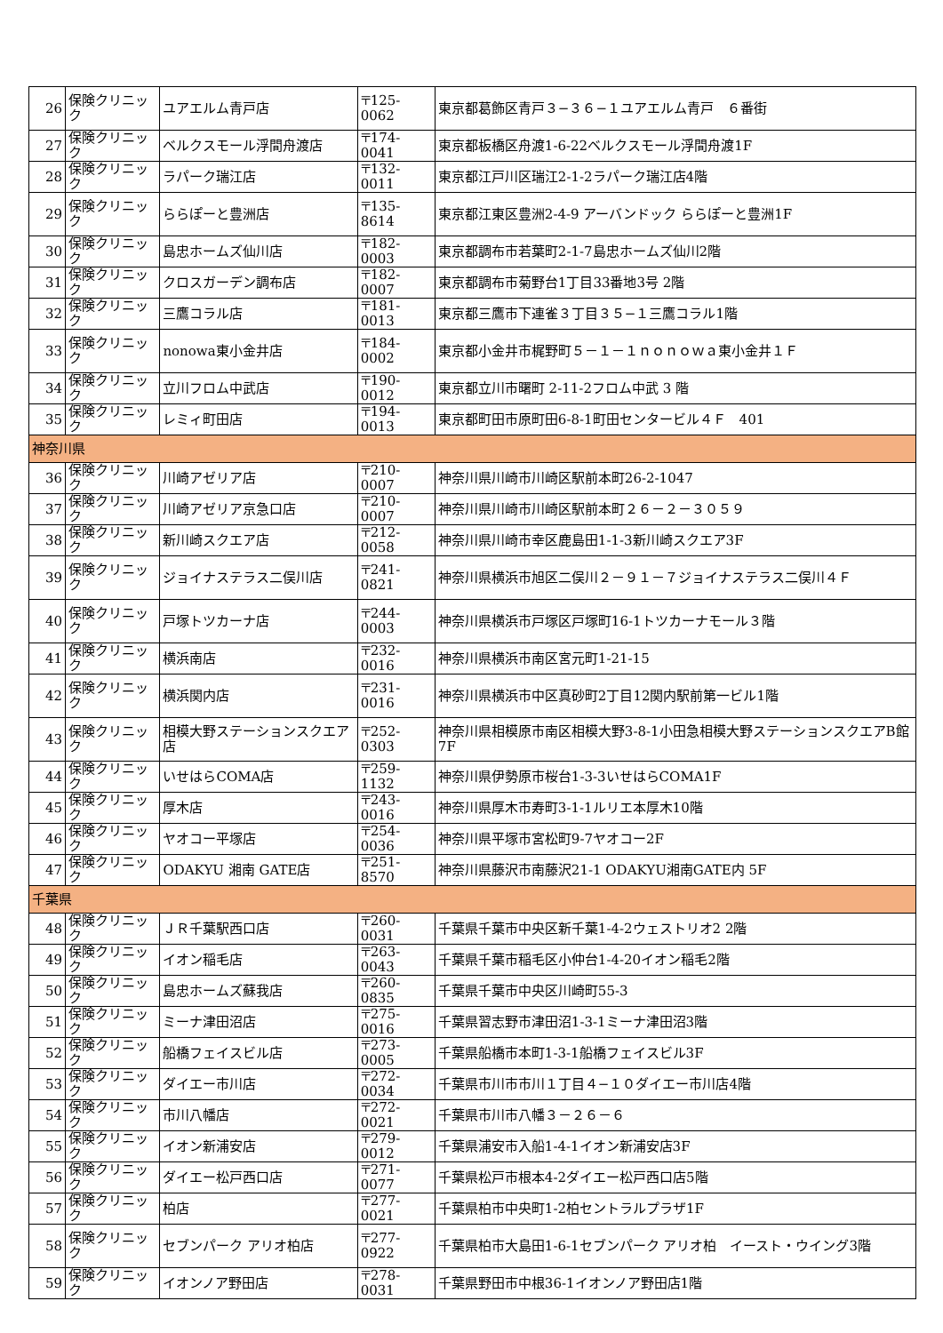| 26 | 保険クリニック | ユアエルム青戸店 | 〒125-0062 | 東京都葛飾区青戸３−３６−１ユアエルム青戸 ６番街 |
| 27 | 保険クリニック | ベルクスモール浮間舟渡店 | 〒174-0041 | 東京都板橋区舟渡1-6-22ベルクスモール浮間舟渡1F |
| 28 | 保険クリニック | ラパーク瑞江店 | 〒132-0011 | 東京都江戸川区瑞江2-1-2ラパーク瑞江店4階 |
| 29 | 保険クリニック | ららぽーと豊洲店 | 〒135-8614 | 東京都江東区豊洲2-4-9 アーバンドック ららぽーと豊洲1F |
| 30 | 保険クリニック | 島忠ホームズ仙川店 | 〒182-0003 | 東京都調布市若葉町2-1-7島忠ホームズ仙川2階 |
| 31 | 保険クリニック | クロスガーデン調布店 | 〒182-0007 | 東京都調布市菊野台1丁目33番地3号 2階 |
| 32 | 保険クリニック | 三鷹コラル店 | 〒181-0013 | 東京都三鷹市下連雀３丁目３５−１三鷹コラル1階 |
| 33 | 保険クリニック | nonowa東小金井店 | 〒184-0002 | 東京都小金井市梶野町５－１－１ｎｏｎｏｗａ東小金井１Ｆ |
| 34 | 保険クリニック | 立川フロム中武店 | 〒190-0012 | 東京都立川市曙町 2-11-2フロム中武 3 階 |
| 35 | 保険クリニック | レミィ町田店 | 〒194-0013 | 東京都町田市原町田6-8-1町田センタービル４Ｆ 401 |
| 神奈川県 | | | | |
| 36 | 保険クリニック | 川崎アゼリア店 | 〒210-0007 | 神奈川県川崎市川崎区駅前本町26-2-1047 |
| 37 | 保険クリニック | 川崎アゼリア京急口店 | 〒210-0007 | 神奈川県川崎市川崎区駅前本町２６－２－３０５９ |
| 38 | 保険クリニック | 新川崎スクエア店 | 〒212-0058 | 神奈川県川崎市幸区鹿島田1-1-3新川崎スクエア3F |
| 39 | 保険クリニック | ジョイナステラス二俣川店 | 〒241-0821 | 神奈川県横浜市旭区二俣川２－９１－７ジョイナステラス二俣川４Ｆ |
| 40 | 保険クリニック | 戸塚トツカーナ店 | 〒244-0003 | 神奈川県横浜市戸塚区戸塚町16-1トツカーナモール３階 |
| 41 | 保険クリニック | 横浜南店 | 〒232-0016 | 神奈川県横浜市南区宮元町1-21-15 |
| 42 | 保険クリニック | 横浜関内店 | 〒231-0016 | 神奈川県横浜市中区真砂町2丁目12関内駅前第一ビル1階 |
| 43 | 保険クリニック | 相模大野ステーションスクエア店 | 〒252-0303 | 神奈川県相模原市南区相模大野3-8-1小田急相模大野ステーションスクエアB館 7F |
| 44 | 保険クリニック | いせはらCOMA店 | 〒259-1132 | 神奈川県伊勢原市桜台1-3-3いせはらCOMA1F |
| 45 | 保険クリニック | 厚木店 | 〒243-0016 | 神奈川県厚木市寿町3-1-1ルリエ本厚木10階 |
| 46 | 保険クリニック | ヤオコー平塚店 | 〒254-0036 | 神奈川県平塚市宮松町9-7ヤオコー2F |
| 47 | 保険クリニック | ODAKYU 湘南 GATE店 | 〒251-8570 | 神奈川県藤沢市南藤沢21-1 ODAKYU湘南GATE内 5F |
| 千葉県 | | | | |
| 48 | 保険クリニック | ＪＲ千葉駅西口店 | 〒260-0031 | 千葉県千葉市中央区新千葉1-4-2ウェストリオ2 2階 |
| 49 | 保険クリニック | イオン稲毛店 | 〒263-0043 | 千葉県千葉市稲毛区小仲台1-4-20イオン稲毛2階 |
| 50 | 保険クリニック | 島忠ホームズ蘇我店 | 〒260-0835 | 千葉県千葉市中央区川崎町55-3 |
| 51 | 保険クリニック | ミーナ津田沼店 | 〒275-0016 | 千葉県習志野市津田沼1-3-1ミーナ津田沼3階 |
| 52 | 保険クリニック | 船橋フェイスビル店 | 〒273-0005 | 千葉県船橋市本町1-3-1船橋フェイスビル3F |
| 53 | 保険クリニック | ダイエー市川店 | 〒272-0034 | 千葉県市川市市川１丁目４−１０ダイエー市川店4階 |
| 54 | 保険クリニック | 市川八幡店 | 〒272-0021 | 千葉県市川市八幡３－２６－６ |
| 55 | 保険クリニック | イオン新浦安店 | 〒279-0012 | 千葉県浦安市入船1-4-1イオン新浦安店3F |
| 56 | 保険クリニック | ダイエー松戸西口店 | 〒271-0077 | 千葉県松戸市根本4-2ダイエー松戸西口店5階 |
| 57 | 保険クリニック | 柏店 | 〒277-0021 | 千葉県柏市中央町1-2柏セントラルプラザ1F |
| 58 | 保険クリニック | セブンパーク アリオ柏店 | 〒277-0922 | 千葉県柏市大島田1-6-1セブンパーク アリオ柏 イースト・ウイング3階 |
| 59 | 保険クリニック | イオンノア野田店 | 〒278-0031 | 千葉県野田市中根36-1イオンノア野田店1階 |